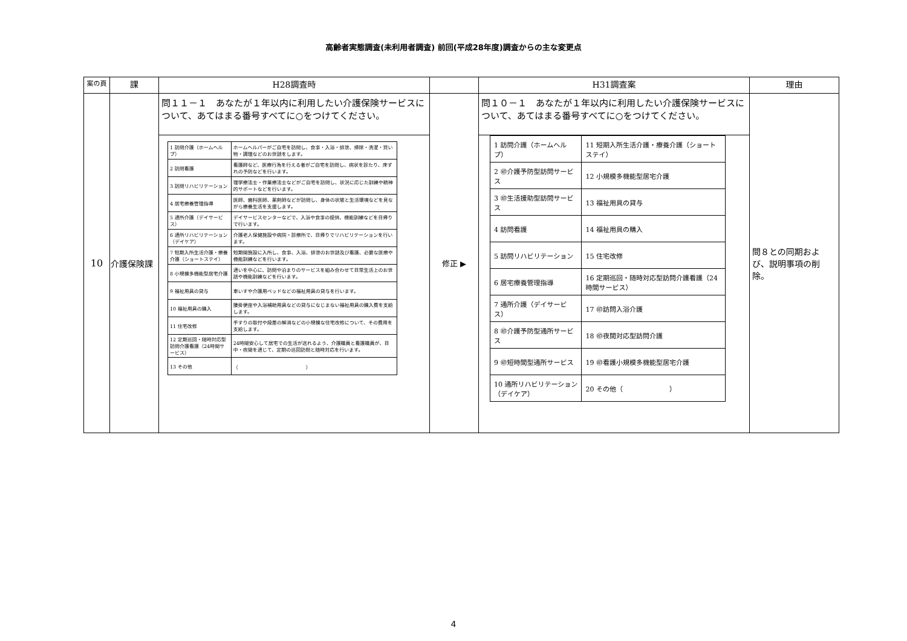高齢者実態調査(未利用者調査) 前回(平成28年度)調査からの主な変更点
| 案の頁 | 課 | H28調査時 | | H31調査案 | 理由 |
| --- | --- | --- | --- | --- | --- |
| 10 | 介護保険課 | 問１１－１ あなたが１年以内に利用したい介護保険サービスについて、あてはまる番号すべてに○をつけてください。 / 1 訪問介護（ホームヘルプ） / ホームヘルパーがご自宅を訪問し、食事・入浴・排泄、掃除・洗濯・買い物・調理などのお世話をします。 / / 2 訪問看護 / 看護師など、医療行為を行える者がご自宅を訪問し、病状を診たり、床ずれの予防などを行います。 / / 3 訪問リハビリテーション / 理学療法士・作業療法士などがご自宅を訪問し、状況に応じた訓練や精神的サポートなどを行います。 / / 4 居宅療養管理指導 / 医師、歯科医師、薬剤師などが訪問し、身体の状態と生活環境などを見ながら療養生活を支援します。 / / 5 通所介護（デイサービス） / デイサービスセンターなどで、入浴や食事の提供、機能訓練などを日帰りで行います。 / / 6 通所リハビリテーション（デイケア） / 介護老人保健施設や病院・診療所で、日帰りでリハビリテーションを行います。 / / 7 短期入所生活介護・療養介護（ショートステイ） / 短期間施設に入所し、食事、入浴、排泄のお世話及び看護、必要な医療や機能訓練などを行います。 / / 8 小規模多機能型居宅介護 / 通いを中心に、訪問や泊まりのサービスを組み合わせて日常生活上のお世話や機能訓練などを行います。 / / 9 福祉用具の貸与 / 車いすや介護用ベッドなどの福祉用具の貸与を行います。 / / 10 福祉用具の購入 / 腰掛便座や入浴補助用具などの貸与になじまない福祉用具の購入費を支給します。 / / 11 住宅改修 / 手すりの取付や段差の解消などの小規模な住宅改修について、その費用を支給します。 / / 12 定期巡回・随時対応型訪問介護看護（24時間サービス） / 24時間安心して居宅での生活が送れるよう、介護職員と看護職員が、日中・夜間を通じて、定期の巡回訪問と随時対応を行います。 / / 13 その他 / （ ） / | 修正 ▶ | 問１０－１ あなたが１年以内に利用したい介護保険サービスについて、あてはまる番号すべてに○をつけてください。 / 1 訪問介護（ホームヘルプ） / 11 短期入所生活介護・療養介護（ショートステイ） / / 2 ㊞介護予防型訪問サービス / 12 小規模多機能型居宅介護 / / 3 ㊞生活援助型訪問サービス / 13 福祉用具の貸与 / / 4 訪問看護 / 14 福祉用具の購入 / / 5 訪問リハビリテーション / 15 住宅改修 / / 6 居宅療養管理指導 / 16 定期巡回・随時対応型訪問介護看護（24時間サービス） / / 7 通所介護（デイサービス） / 17 ㊞訪問入浴介護 / / 8 ㊞介護予防型通所サービス / 18 ㊞夜間対応型訪問介護 / / 9 ㊞短時間型通所サービス / 19 ㊞看護小規模多機能型居宅介護 / / 10 通所リハビリテーション（デイケア） / 20 その他（ ） / | 問８との同期および、説明事項の削除。 |
4